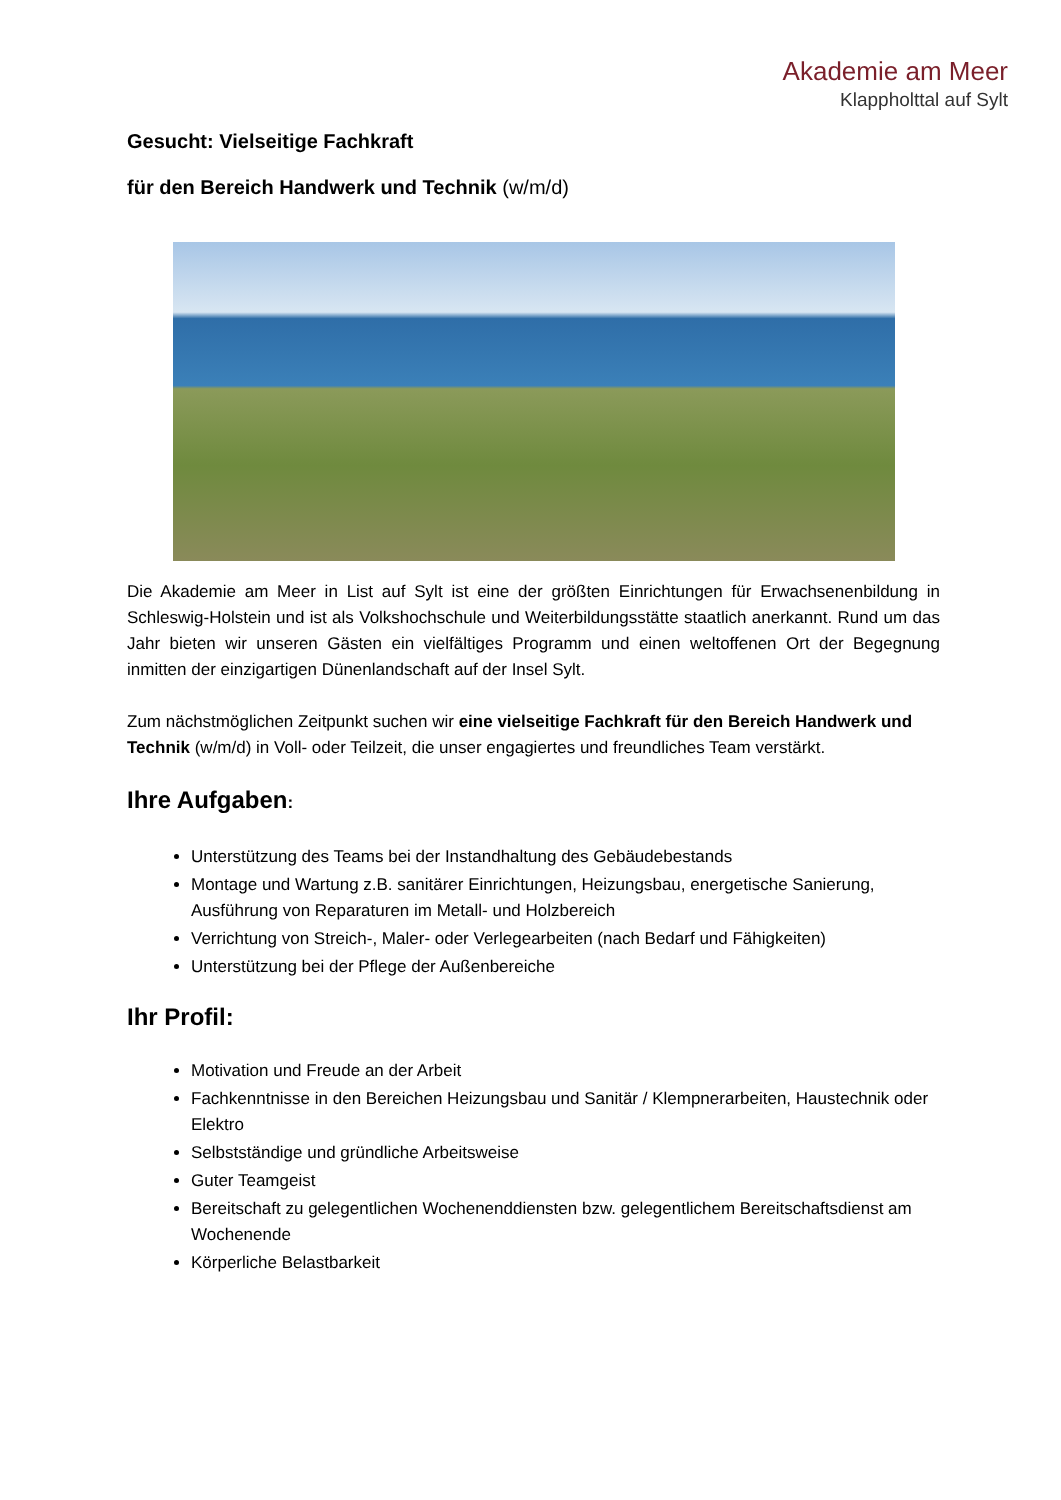Akademie am Meer
Klappholttal auf Sylt
Gesucht: Vielseitige Fachkraft
für den Bereich Handwerk und Technik (w/m/d)
Die Akademie am Meer in List auf Sylt ist eine der größten Einrichtungen für Erwachsenenbildung in Schleswig-Holstein und ist als Volkshochschule und Weiterbildungsstätte staatlich anerkannt. Rund um das Jahr bieten wir unseren Gästen ein vielfältiges Programm und einen weltoffenen Ort der Begegnung inmitten der einzigartigen Dünenlandschaft auf der Insel Sylt.
Zum nächstmöglichen Zeitpunkt suchen wir eine vielseitige Fachkraft für den Bereich Handwerk und Technik (w/m/d) in Voll- oder Teilzeit, die unser engagiertes und freundliches Team verstärkt.
Ihre Aufgaben:
Unterstützung des Teams bei der Instandhaltung des Gebäudebestands
Montage und Wartung z.B. sanitärer Einrichtungen, Heizungsbau, energetische Sanierung, Ausführung von Reparaturen im Metall- und Holzbereich
Verrichtung von Streich-, Maler- oder Verlegearbeiten (nach Bedarf und Fähigkeiten)
Unterstützung bei der Pflege der Außenbereiche
Ihr Profil:
Motivation und Freude an der Arbeit
Fachkenntnisse in den Bereichen Heizungsbau und Sanitär / Klempnerarbeiten, Haustechnik oder Elektro
Selbstständige und gründliche Arbeitsweise
Guter Teamgeist
Bereitschaft zu gelegentlichen Wochenenddiensten bzw. gelegentlichem Bereitschaftsdienst am Wochenende
Körperliche Belastbarkeit